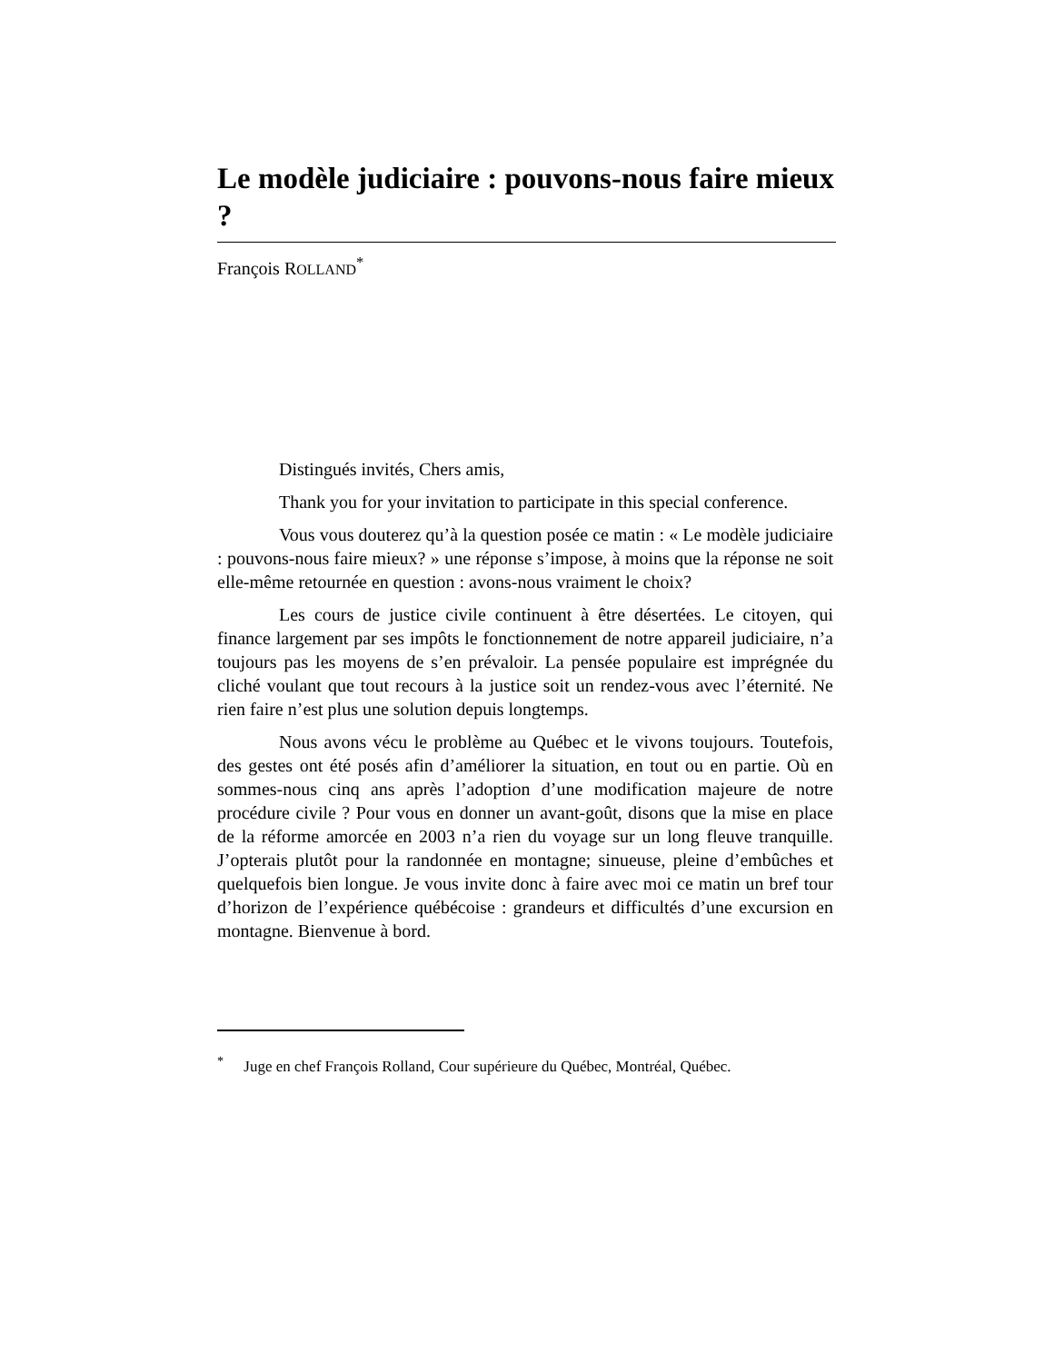Le modèle judiciaire : pouvons-nous faire mieux ?
François ROLLAND<sup>*</sup>
Distingués invités, Chers amis,
Thank you for your invitation to participate in this special conference.
Vous vous douterez qu’à la question posée ce matin : « Le modèle judiciaire : pouvons-nous faire mieux? » une réponse s’impose, à moins que la réponse ne soit elle-même retournée en question : avons-nous vraiment le choix?
Les cours de justice civile continuent à être désertées. Le citoyen, qui finance largement par ses impôts le fonctionnement de notre appareil judiciaire, n’a toujours pas les moyens de s’en prévaloir. La pensée populaire est imprégnée du cliché voulant que tout recours à la justice soit un rendez-vous avec l’éternité. Ne rien faire n’est plus une solution depuis longtemps.
Nous avons vécu le problème au Québec et le vivons toujours. Toutefois, des gestes ont été posés afin d’améliorer la situation, en tout ou en partie. Où en sommes-nous cinq ans après l’adoption d’une modification majeure de notre procédure civile ? Pour vous en donner un avant-goût, disons que la mise en place de la réforme amorcée en 2003 n’a rien du voyage sur un long fleuve tranquille. J’opterais plutôt pour la randonnée en montagne; sinueuse, pleine d’embûches et quelquefois bien longue. Je vous invite donc à faire avec moi ce matin un bref tour d’horizon de l’expérience québécoise : grandeurs et difficultés d’une excursion en montagne. Bienvenue à bord.
<sup>*</sup> Juge en chef François Rolland, Cour supérieure du Québec, Montréal, Québec.